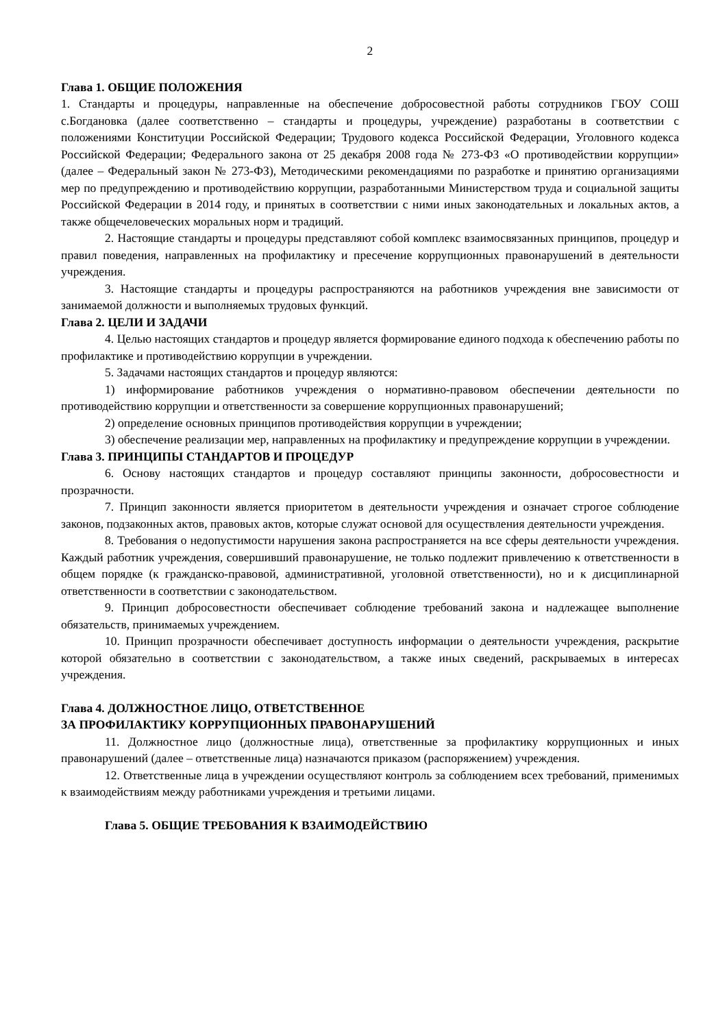2
Глава 1. ОБЩИЕ ПОЛОЖЕНИЯ
1. Стандарты и процедуры, направленные на обеспечение добросовестной работы сотрудников ГБОУ СОШ с.Богдановка (далее соответственно – стандарты и процедуры, учреждение) разработаны в соответствии с положениями Конституции Российской Федерации; Трудового кодекса Российской Федерации, Уголовного кодекса Российской Федерации; Федерального закона от 25 декабря 2008 года № 273-ФЗ «О противодействии коррупции» (далее – Федеральный закон № 273-ФЗ), Методическими рекомендациями по разработке и принятию организациями мер по предупреждению и противодействию коррупции, разработанными Министерством труда и социальной защиты Российской Федерации в 2014 году, и принятых в соответствии с ними иных законодательных и локальных актов, а также общечеловеческих моральных норм и традиций.
2. Настоящие стандарты и процедуры представляют собой комплекс взаимосвязанных принципов, процедур и правил поведения, направленных на профилактику и пресечение коррупционных правонарушений в деятельности учреждения.
3. Настоящие стандарты и процедуры распространяются на работников учреждения вне зависимости от занимаемой должности и выполняемых трудовых функций.
Глава 2. ЦЕЛИ И ЗАДАЧИ
4. Целью настоящих стандартов и процедур является формирование единого подхода к обеспечению работы по профилактике и противодействию коррупции в учреждении.
5. Задачами настоящих стандартов и процедур являются:
1) информирование работников учреждения о нормативно-правовом обеспечении деятельности по противодействию коррупции и ответственности за совершение коррупционных правонарушений;
2) определение основных принципов противодействия коррупции в учреждении;
3) обеспечение реализации мер, направленных на профилактику и предупреждение коррупции в учреждении.
Глава 3. ПРИНЦИПЫ СТАНДАРТОВ И ПРОЦЕДУР
6. Основу настоящих стандартов и процедур составляют принципы законности, добросовестности и прозрачности.
7. Принцип законности является приоритетом в деятельности учреждения и означает строгое соблюдение законов, подзаконных актов, правовых актов, которые служат основой для осуществления деятельности учреждения.
8. Требования о недопустимости нарушения закона распространяется на все сферы деятельности учреждения. Каждый работник учреждения, совершивший правонарушение, не только подлежит привлечению к ответственности в общем порядке (к гражданско-правовой, административной, уголовной ответственности), но и к дисциплинарной ответственности в соответствии с законодательством.
9. Принцип добросовестности обеспечивает соблюдение требований закона и надлежащее выполнение обязательств, принимаемых учреждением.
10. Принцип прозрачности обеспечивает доступность информации о деятельности учреждения, раскрытие которой обязательно в соответствии с законодательством, а также иных сведений, раскрываемых в интересах учреждения.
Глава 4. ДОЛЖНОСТНОЕ ЛИЦО, ОТВЕТСТВЕННОЕ
ЗА ПРОФИЛАКТИКУ КОРРУПЦИОННЫХ ПРАВОНАРУШЕНИЙ
11. Должностное лицо (должностные лица), ответственные за профилактику коррупционных и иных правонарушений (далее – ответственные лица) назначаются приказом (распоряжением) учреждения.
12. Ответственные лица в учреждении осуществляют контроль за соблюдением всех требований, применимых к взаимодействиям между работниками учреждения и третьими лицами.
Глава 5. ОБЩИЕ ТРЕБОВАНИЯ К ВЗАИМОДЕЙСТВИЮ